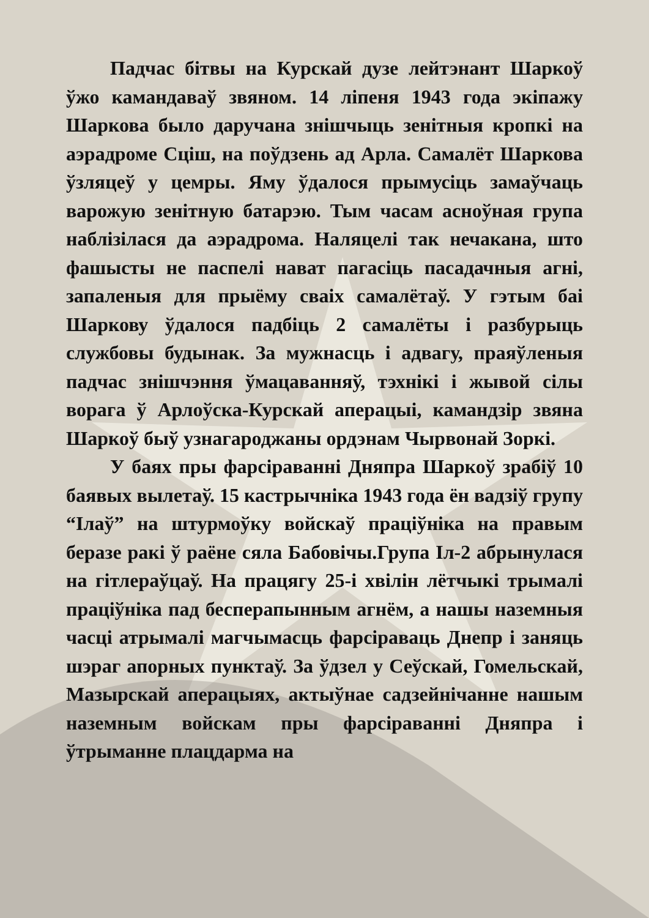Падчас бітвы на Курскай дузе лейтэнант Шаркоў ўжо камандаваў звяном. 14 ліпеня 1943 года экіпажу Шаркова было даручана знішчыць зенітныя кропкі на аэрадроме Сціш, на поўдзень ад Арла. Самалёт Шаркова ўзляцеў у цемры. Яму ўдалося прымусіць замаўчаць варожую зенітную батарэю. Тым часам асноўная група наблізілася да аэрадрома. Наляцелі так нечакана, што фашысты не паспелі нават пагасіць пасадачныя агні, запаленыя для прыёму сваіх самалётаў. У гэтым баі Шаркову ўдалося падбіць 2 самалёты і разбурыць службовы будынак. За мужнасць і адвагу, праяўленыя падчас знішчэння ўмацаванняў, тэхнікі і жывой сілы ворага ў Арлоўска-Курскай аперацыі, камандзір звяна Шаркоў быў узнагароджаны ордэнам Чырвонай Зоркі.
У баях пры фарсіраванні Дняпра Шаркоў зрабіў 10 баявых вылетаў. 15 кастрычніка 1943 года ён вадзіў групу “Ілаў” на штурмоўку войскаў праціўніка на правым беразе ракі ў раёне сяла Бабовічы.Група Іл-2 абрынулася на гітлераўцаў. На працягу 25-і хвілін лётчыкі трымалі праціўніка пад бесперапынным агнём, а нашы наземныя часці атрымалі магчымасць фарсіраваць Днепр і заняць шэраг апорных пунктаў. За ўдзел у Сеўскай, Гомельскай, Мазырскай аперацыях, актыўнае садзейнічанне нашым наземным войскам пры фарсіраванні Дняпра і ўтрыманне плацдарма на